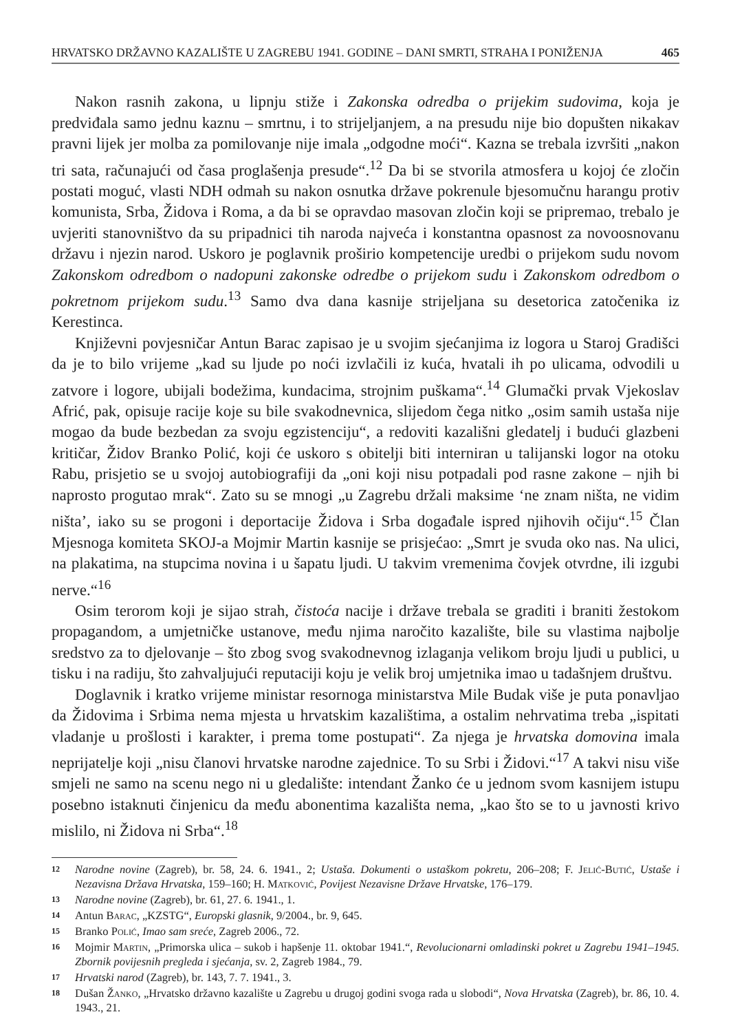HRVATSKO DRŽAVNO KAZALIŠTE U ZAGREBU 1941. GODINE – DANI SMRTI, STRAHA I PONIŽENJA 465
Nakon rasnih zakona, u lipnju stiže i Zakonska odredba o prijekim sudovima, koja je predviđala samo jednu kaznu – smrtnu, i to strijeljanjem, a na presudu nije bio dopušten nikakav pravni lijek jer molba za pomilovanje nije imala „odgodne moći“. Kazna se trebala izvršiti „nakon tri sata, računajući od časa proglašenja presude“.<sup>12</sup> Da bi se stvorila atmosfera u kojoj će zločin postati moguć, vlasti NDH odmah su nakon osnutka države pokrenule bjesomučnu harangu protiv komunista, Srba, Židova i Roma, a da bi se opravdao masovan zločin koji se pripremao, trebalo je uvjeriti stanovništvo da su pripadnici tih naroda najveća i konstantna opasnost za novoosnovanu državu i njezin narod. Uskoro je poglavnik proširio kompetencije uredbi o prijekom sudu novom Zakonskom odredbom o nadopuni zakonske odredbe o prijekom sudu i Zakonskom odredbom o pokretnom prijekom sudu.<sup>13</sup> Samo dva dana kasnije strijeljana su desetorica zatočenika iz Kerestinca.
Književni povjesničar Antun Barac zapisao je u svojim sjećanjima iz logora u Staroj Gradišci da je to bilo vrijeme „kad su ljude po noći izvlačili iz kuća, hvatali ih po ulicama, odvodili u zatvore i logore, ubijali bodežima, kundacima, strojnim puškama“.<sup>14</sup> Glumački prvak Vjekoslav Afrić, pak, opisuje racije koje su bile svakodnevnica, slijedom čega nitko „osim samih ustaša nije mogao da bude bezbedan za svoju egzistenciju“, a redoviti kazališni gledatelj i budući glazbeni kritičar, Židov Branko Polić, koji će uskoro s obitelji biti interniran u talijanski logor na otoku Rabu, prisjetio se u svojoj autobiografiji da „oni koji nisu potpadali pod rasne zakone – njih bi naprosto progutao mrak“. Zato su se mnogi „u Zagrebu držali maksime ‘ne znam ništa, ne vidim ništa’, iako su se progoni i deportacije Židova i Srba događale ispred njihovih očiju“.<sup>15</sup> Član Mjesnoga komiteta SKOJ-a Mojmir Martin kasnije se prisjećao: „Smrt je svuda oko nas. Na ulici, na plakatima, na stupcima novina i u šapatu ljudi. U takvim vremenima čovjek otvrdne, ili izgubi nerve.“<sup>16</sup>
Osim terorom koji je sijao strah, čistoća nacije i države trebala se graditi i braniti žestokom propagandom, a umjetničke ustanove, među njima naročito kazalište, bile su vlastima najbolje sredstvo za to djelovanje – što zbog svog svakodnevnog izlaganja velikom broju ljudi u publici, u tisku i na radiju, što zahvaljujući reputaciji koju je velik broj umjetnika imao u tadašnjem društvu.
Doglavnik i kratko vrijeme ministar resornoga ministarstva Mile Budak više je puta ponavljao da Židovima i Srbima nema mjesta u hrvatskim kazalištima, a ostalim nehrvatima treba „ispitati vladanje u prošlosti i karakter, i prema tome postupati“. Za njega je hrvatska domovina imala neprijatelje koji „nisu članovi hrvatske narodne zajednice. To su Srbi i Židovi.“<sup>17</sup> A takvi nisu više smjeli ne samo na scenu nego ni u gledalište: intendant Žanko će u jednom svom kasnijem istupu posebno istaknuti činjenicu da među abonentima kazališta nema, „kao što se to u javnosti krivo mislilo, ni Židova ni Srba“.<sup>18</sup>
12 Narodne novine (Zagreb), br. 58, 24. 6. 1941., 2; Ustaša. Dokumenti o ustaškom pokretu, 206–208; F. Jelić-Butić, Ustaše i Nezavisna Država Hrvatska, 159–160; H. Matković, Povijest Nezavisne Države Hrvatske, 176–179.
13 Narodne novine (Zagreb), br. 61, 27. 6. 1941., 1.
14 Antun Barac, „KZSTG“, Europski glasnik, 9/2004., br. 9, 645.
15 Branko Polić, Imao sam sreće, Zagreb 2006., 72.
16 Mojmir Martin, „Primorska ulica – sukob i hapšenje 11. oktobar 1941.“, Revolucionarni omladinski pokret u Zagrebu 1941–1945. Zbornik povijesnih pregleda i sjećanja, sv. 2, Zagreb 1984., 79.
17 Hrvatski narod (Zagreb), br. 143, 7. 7. 1941., 3.
18 Dušan Žanko, „Hrvatsko državno kazalište u Zagrebu u drugoj godini svoga rada u slobodi“, Nova Hrvatska (Zagreb), br. 86, 10. 4. 1943., 21.